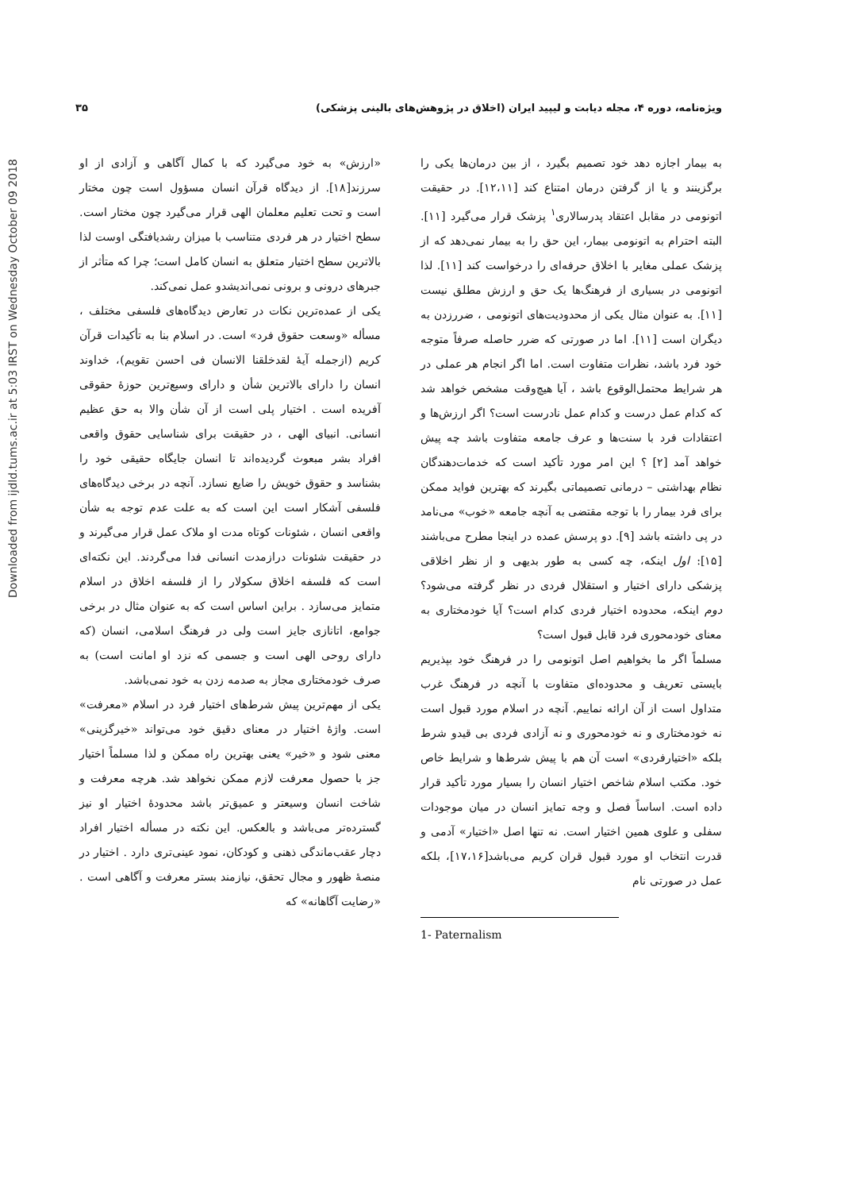Downloaded from ijdld.tums.ac.ir at 5:03 IRST on Wednesday October 09 2018
ویژه‌نامه، دوره ۴، مجله دیابت و لیپید ایران (اخلاق در پژوهش‌های بالینی پزشکی) ۳۵
به بیمار اجازه دهد خود تصمیم بگیرد ، از بین درمان‌ها یکی را برگزینند و یا از گرفتن درمان امتناع کند [۱۲،۱۱]. در حقیقت اتونومی در مقابل اعتقاد پدرسالاری<sup>۱</sup> پزشک قرار می‌گیرد [۱۱]. البته احترام به اتونومی بیمار، این حق را به بیمار نمی‌دهد که از پزشک عملی مغایر با اخلاق حرفه‌ای را درخواست کند [۱۱]. لذا اتونومی در بسیاری از فرهنگ‌ها یک حق و ارزش مطلق نیست [۱۱]. به عنوان مثال یکی از محدودیت‌های اتونومی ، ضررزدن به دیگران است [۱۱]. اما در صورتی که ضرر حاصله صرفاً متوجه خود فرد باشد، نظرات متفاوت است. اما اگر انجام هر عملی در هر شرایط محتمل‌الوقوع باشد ، آیا هیچ‌وقت مشخص خواهد شد که کدام عمل درست و کدام عمل نادرست است؟ اگر ارزش‌ها و اعتقادات فرد با سنت‌ها و عرف جامعه متفاوت باشد چه پیش خواهد آمد [۲] ؟ این امر مورد تأکید است که خدمات‌دهندگان نظام بهداشتی – درمانی تصمیماتی بگیرند که بهترین فواید ممکن برای فرد بیمار را با توجه مقتضی به آنچه جامعه «خوب» می‌نامد در پی داشته باشد [۹]. دو پرسش عمده در اینجا مطرح می‌باشند [۱۵]: اول اینکه، چه کسی به طور بدیهی و از نظر اخلاقی پزشکی دارای اختیار و استقلال فردی در نظر گرفته می‌شود؟ دوم اینکه، محدوده اختیار فردی کدام است؟ آیا خودمختاری به معنای خودمحوری فرد قابل قبول است؟
مسلماً اگر ما بخواهیم اصل اتونومی را در فرهنگ خود بپذیریم بایستی تعریف و محدوده‌ای متفاوت با آنچه در فرهنگ غرب متداول است از آن ارائه نماییم. آنچه در اسلام مورد قبول است نه خودمختاری و نه خودمحوری و نه آزادی فردی بی قیدو شرط بلکه «اختیارفردی» است آن هم با پیش شرط‌ها و شرایط خاص خود. مکتب اسلام شاخص اختیار انسان را بسیار مورد تأکید قرار داده است. اساساً فصل و وجه تمایز انسان در میان موجودات سفلی و علوی همین اختیار است. نه تنها اصل «اختیار» آدمی و قدرت انتخاب او مورد قبول قران کریم می‌باشد[۱۷،۱۶]، بلکه عمل در صورتی نام
1- Paternalism
«ارزش» به خود می‌گیرد که با کمال آگاهی و آزادی از او سرزند[۱۸]. از دیدگاه قرآن انسان مسؤول است چون مختار است و تحت تعلیم معلمان الهی قرار می‌گیرد چون مختار است. سطح اختیار در هر فردی متناسب با میزان رشدیافتگی اوست لذا بالاترین سطح اختیار متعلق به انسان کامل است؛ چرا که متأثر از جبرهای درونی و برونی نمی‌اندیشدو عمل نمی‌کند.
یکی از عمده‌ترین نکات در تعارض دیدگاه‌های فلسفی مختلف ، مسأله «وسعت حقوق فرد» است. در اسلام بنا به تأکیدات قرآن کریم (ازجمله آیهٔ لقدخلقنا الانسان فی احسن تقویم)، خداوند انسان را دارای بالاترین شأن و دارای وسیع‌ترین حوزهٔ حقوقی آفریده است . اختیار پلی است از آن شأن والا به حق عظیم انسانی. انبیای الهی ، در حقیقت برای شناسایی حقوق واقعی افراد بشر مبعوث گردیده‌اند تا انسان جایگاه حقیقی خود را بشناسد و حقوق خویش را ضایع نسازد. آنچه در برخی دیدگاه‌های فلسفی آشکار است این است که به علت عدم توجه به شأن واقعی انسان ، شئونات کوتاه مدت او ملاک عمل قرار می‌گیرند و در حقیقت شئونات درازمدت انسانی فدا می‌گردند. این نکته‌ای است که فلسفه اخلاق سکولار را از فلسفه اخلاق در اسلام متمایز می‌سازد . براین اساس است که به عنوان مثال در برخی جوامع، اتانازی جایز است ولی در فرهنگ اسلامی، انسان (که دارای روحی الهی است و جسمی که نزد او امانت است) به صرف خودمختاری مجاز به صدمه زدن به خود نمی‌باشد.
یکی از مهم‌ترین پیش شرط‌های اختیار فرد در اسلام «معرفت» است. واژهٔ اختیار در معنای دقیق خود می‌تواند «خیرگزینی» معنی شود و «خیر» یعنی بهترین راه ممکن و لذا مسلماً اختیار جز با حصول معرفت لازم ممکن نخواهد شد. هرچه معرفت و شاخت انسان وسیعتر و عمیق‌تر باشد محدودهٔ اختیار او نیز گسترده‌تر می‌باشد و بالعکس. این نکته در مسأله اختیار افراد دچار عقب‌ماندگی ذهنی و کودکان، نمود عینی‌تری دارد . اختیار در منصهٔ ظهور و مجال تحقق، نیازمند بستر معرفت و آگاهی است . «رضایت آگاهانه» که